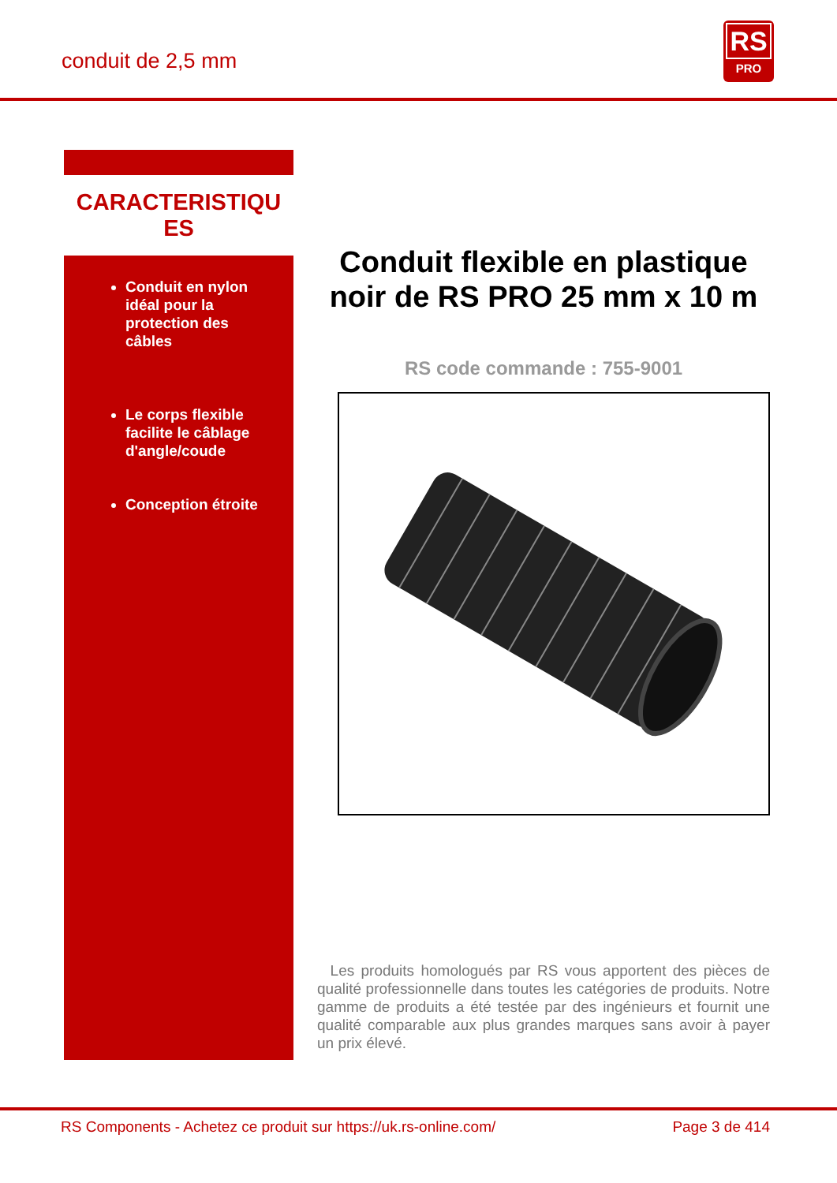conduit de 2,5 mm
RS
PRO
CARACTERISTIQU
ES
Conduit en nylon idéal pour la protection des câbles
Le corps flexible facilite le câblage d'angle/coude
Conception étroite
Conduit flexible en plastique noir de RS PRO 25 mm x 10 m
RS code commande : 755-9001
Les produits homologués par RS vous apportent des pièces de qualité professionnelle dans toutes les catégories de produits. Notre gamme de produits a été testée par des ingénieurs et fournit une qualité comparable aux plus grandes marques sans avoir à payer un prix élevé.
RS Components - Achetez ce produit sur https://uk.rs-online.com/ Page 3 de 414